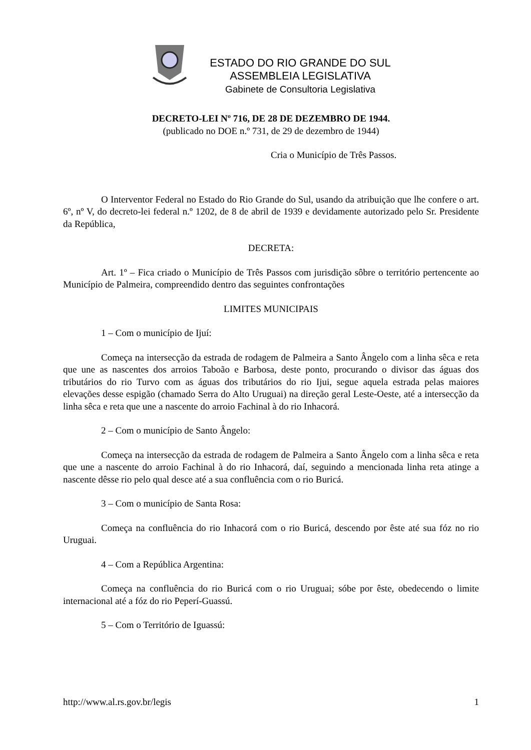ESTADO DO RIO GRANDE DO SUL
ASSEMBLEIA LEGISLATIVA
Gabinete de Consultoria Legislativa
DECRETO-LEI Nº 716, DE 28 DE DEZEMBRO DE 1944.
(publicado no DOE n.º 731, de 29 de dezembro de 1944)
Cria o Município de Três Passos.
O Interventor Federal no Estado do Rio Grande do Sul, usando da atribuição que lhe confere o art. 6º, nº V, do decreto-lei federal n.º 1202, de 8 de abril de 1939 e devidamente autorizado pelo Sr. Presidente da República,
DECRETA:
Art. 1º – Fica criado o Município de Três Passos com jurisdição sôbre o território pertencente ao Município de Palmeira, compreendido dentro das seguintes confrontações
LIMITES MUNICIPAIS
1 – Com o município de Ijuí:
Começa na intersecção da estrada de rodagem de Palmeira a Santo Ângelo com a linha sêca e reta que une as nascentes dos arroios Taboão e Barbosa, deste ponto, procurando o divisor das águas dos tributários do rio Turvo com as águas dos tributários do rio Ijui, segue aquela estrada pelas maiores elevações desse espigão (chamado Serra do Alto Uruguai) na direção geral Leste-Oeste, até a intersecção da linha sêca e reta que une a nascente do arroio Fachinal à do rio Inhacorá.
2 – Com o município de Santo Ângelo:
Começa na intersecção da estrada de rodagem de Palmeira a Santo Ângelo com a linha sêca e reta que une a nascente do arroio Fachinal à do rio Inhacorá, daí, seguindo a mencionada linha reta atinge a nascente dêsse rio pelo qual desce até a sua confluência com o rio Buricá.
3 – Com o município de Santa Rosa:
Começa na confluência do rio Inhacorá com o rio Buricá, descendo por êste até sua fóz no rio Uruguai.
4 – Com a República Argentina:
Começa na confluência do rio Buricá com o rio Uruguai; sóbe por êste, obedecendo o limite internacional até a fóz do rio Peperí-Guassú.
5 – Com o Território de Iguassú:
http://www.al.rs.gov.br/legis 1